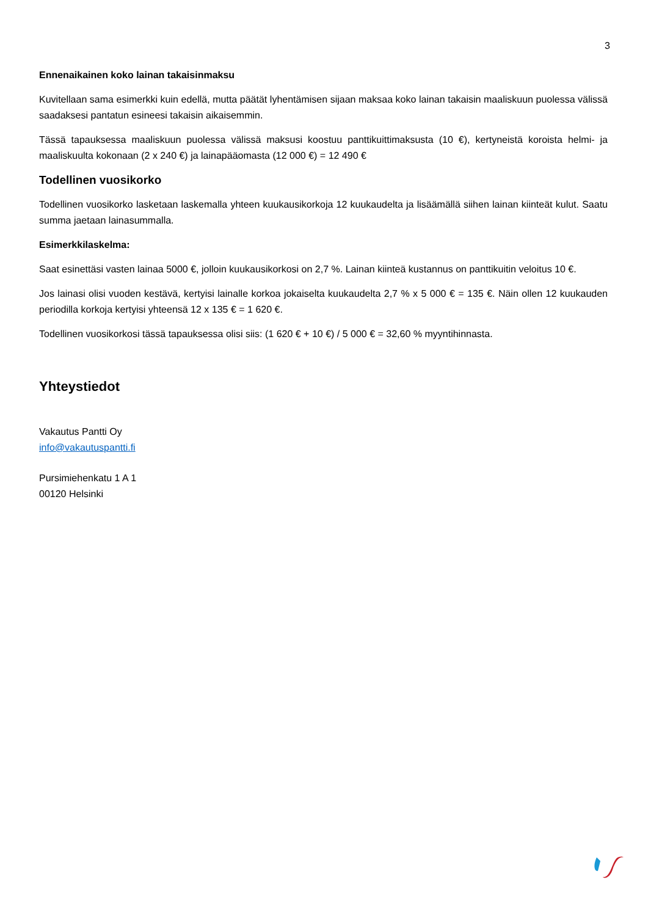3
Ennenaikainen koko lainan takaisinmaksu
Kuvitellaan sama esimerkki kuin edellä, mutta päätät lyhentämisen sijaan maksaa koko lainan takaisin maaliskuun puolessa välissä saadaksesi pantatun esineesi takaisin aikaisemmin.
Tässä tapauksessa maaliskuun puolessa välissä maksusi koostuu panttikuittimaksusta (10 €), kertyneistä koroista helmi- ja maaliskuulta kokonaan (2 x 240 €) ja lainapääomasta (12 000 €) = 12 490 €
Todellinen vuosikorko
Todellinen vuosikorko lasketaan laskemalla yhteen kuukausikorkoja 12 kuukaudelta ja lisäämällä siihen lainan kiinteät kulut. Saatu summa jaetaan lainasummalla.
Esimerkkilaskelma:
Saat esinettäsi vasten lainaa 5000 €, jolloin kuukausikorkosi on 2,7 %. Lainan kiinteä kustannus on panttikuitin veloitus 10 €.
Jos lainasi olisi vuoden kestävä, kertyisi lainalle korkoa jokaiselta kuukaudelta 2,7 % x 5 000 € = 135 €. Näin ollen 12 kuukauden periodilla korkoja kertyisi yhteensä 12 x 135 € = 1 620 €.
Todellinen vuosikorkosi tässä tapauksessa olisi siis: (1 620 € + 10 €) / 5 000 € = 32,60 % myyntihinnasta.
Yhteystiedot
Vakautus Pantti Oy
info@vakautuspantti.fi
Pursimiehenkatu 1 A 1
00120 Helsinki